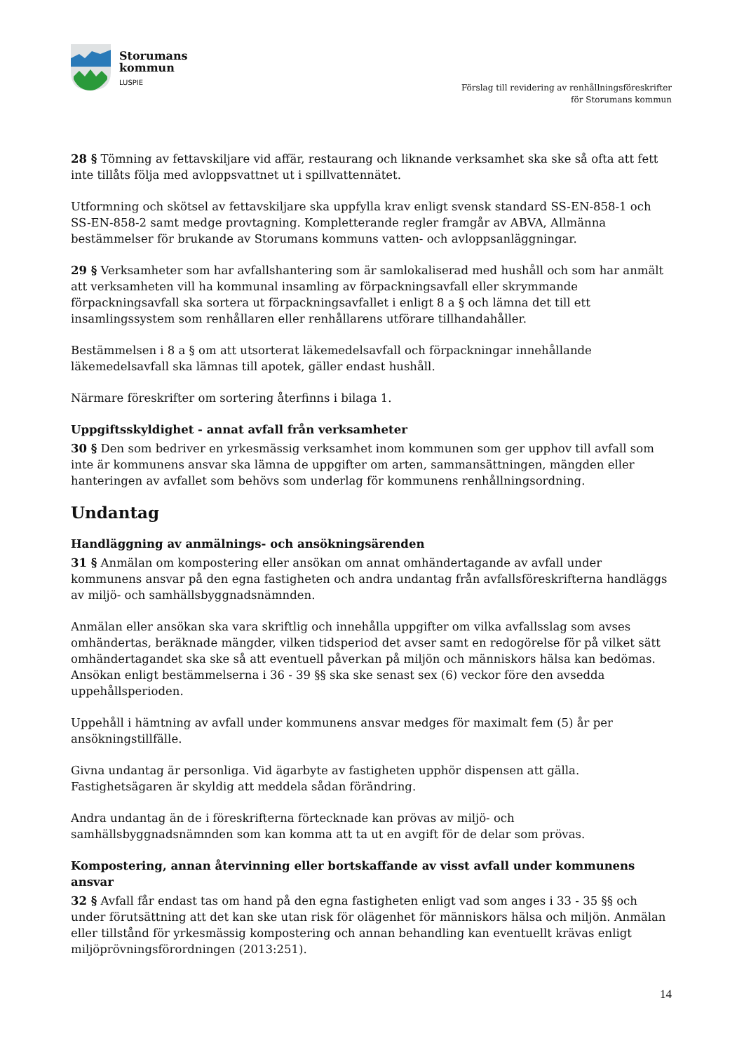Storumans
kommun
LUSPIE
Förslag till revidering av renhållningsföreskrifter
för Storumans kommun
28 § Tömning av fettavskiljare vid affär, restaurang och liknande verksamhet ska ske så ofta att fett inte tillåts följa med avloppsvattnet ut i spillvattennätet.
Utformning och skötsel av fettavskiljare ska uppfylla krav enligt svensk standard SS-EN-858-1 och SS-EN-858-2 samt medge provtagning. Kompletterande regler framgår av ABVA, Allmänna bestämmelser för brukande av Storumans kommuns vatten- och avloppsanläggningar.
29 § Verksamheter som har avfallshantering som är samlokaliserad med hushåll och som har anmält att verksamheten vill ha kommunal insamling av förpackningsavfall eller skrymmande förpackningsavfall ska sortera ut förpackningsavfallet i enligt 8 a § och lämna det till ett insamlingssystem som renhållaren eller renhållarens utförare tillhandahåller.
Bestämmelsen i 8 a § om att utsorterat läkemedelsavfall och förpackningar innehållande läkemedelsavfall ska lämnas till apotek, gäller endast hushåll.
Närmare föreskrifter om sortering återfinns i bilaga 1.
Uppgiftsskyldighet - annat avfall från verksamheter
30 § Den som bedriver en yrkesmässig verksamhet inom kommunen som ger upphov till avfall som inte är kommunens ansvar ska lämna de uppgifter om arten, sammansättningen, mängden eller hanteringen av avfallet som behövs som underlag för kommunens renhållningsordning.
Undantag
Handläggning av anmälnings- och ansökningsärenden
31 § Anmälan om kompostering eller ansökan om annat omhändertagande av avfall under kommunens ansvar på den egna fastigheten och andra undantag från avfallsföreskrifterna handläggs av miljö- och samhällsbyggnadsnämnden.
Anmälan eller ansökan ska vara skriftlig och innehålla uppgifter om vilka avfallsslag som avses omhändertas, beräknade mängder, vilken tidsperiod det avser samt en redogörelse för på vilket sätt omhändertagandet ska ske så att eventuell påverkan på miljön och människors hälsa kan bedömas. Ansökan enligt bestämmelserna i 36 - 39 §§ ska ske senast sex (6) veckor före den avsedda uppehållsperioden.
Uppehåll i hämtning av avfall under kommunens ansvar medges för maximalt fem (5) år per ansökningstillfälle.
Givna undantag är personliga. Vid ägarbyte av fastigheten upphör dispensen att gälla. Fastighetsägaren är skyldig att meddela sådan förändring.
Andra undantag än de i föreskrifterna förtecknade kan prövas av miljö- och samhällsbyggnadsnämnden som kan komma att ta ut en avgift för de delar som prövas.
Kompostering, annan återvinning eller bortskaffande av visst avfall under kommunens ansvar
32 § Avfall får endast tas om hand på den egna fastigheten enligt vad som anges i 33 - 35 §§ och under förutsättning att det kan ske utan risk för olägenhet för människors hälsa och miljön. Anmälan eller tillstånd för yrkesmässig kompostering och annan behandling kan eventuellt krävas enligt miljöprövningsförordningen (2013:251).
14